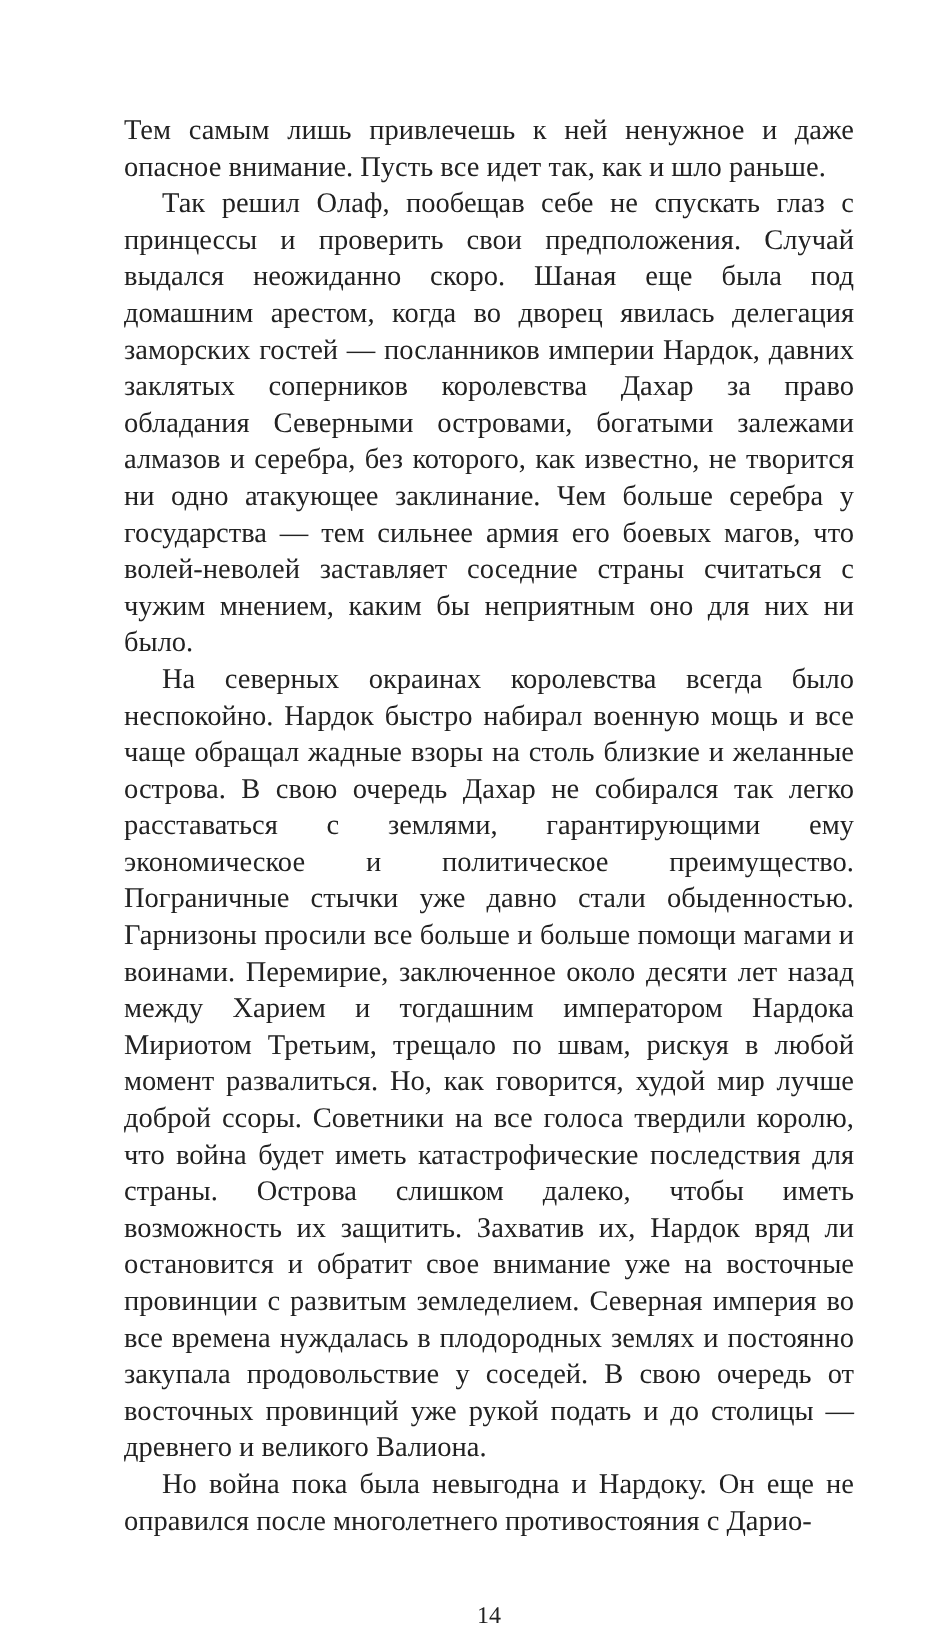Тем самым лишь привлечешь к ней ненужное и даже опасное внимание. Пусть все идет так, как и шло раньше.
Так решил Олаф, пообещав себе не спускать глаз с принцессы и проверить свои предположения. Случай выдался неожиданно скоро. Шаная еще была под домашним арестом, когда во дворец явилась делегация заморских гостей — посланников империи Нардок, давних заклятых соперников королевства Дахар за право обладания Северными островами, богатыми залежами алмазов и серебра, без которого, как известно, не творится ни одно атакующее заклинание. Чем больше серебра у государства — тем сильнее армия его боевых магов, что волей-неволей заставляет соседние страны считаться с чужим мнением, каким бы неприятным оно для них ни было.
На северных окраинах королевства всегда было неспокойно. Нардок быстро набирал военную мощь и все чаще обращал жадные взоры на столь близкие и желанные острова. В свою очередь Дахар не собирался так легко расставаться с землями, гарантирующими ему экономическое и политическое преимущество. Пограничные стычки уже давно стали обыденностью. Гарнизоны просили все больше и больше помощи магами и воинами. Перемирие, заключенное около десяти лет назад между Харием и тогдашним императором Нардока Мириотом Третьим, трещало по швам, рискуя в любой момент развалиться. Но, как говорится, худой мир лучше доброй ссоры. Советники на все голоса твердили королю, что война будет иметь катастрофические последствия для страны. Острова слишком далеко, чтобы иметь возможность их защитить. Захватив их, Нардок вряд ли остановится и обратит свое внимание уже на восточные провинции с развитым земледелием. Северная империя во все времена нуждалась в плодородных землях и постоянно закупала продовольствие у соседей. В свою очередь от восточных провинций уже рукой подать и до столицы — древнего и великого Валиона.
Но война пока была невыгодна и Нардоку. Он еще не оправился после многолетнего противостояния с Дарио-
14